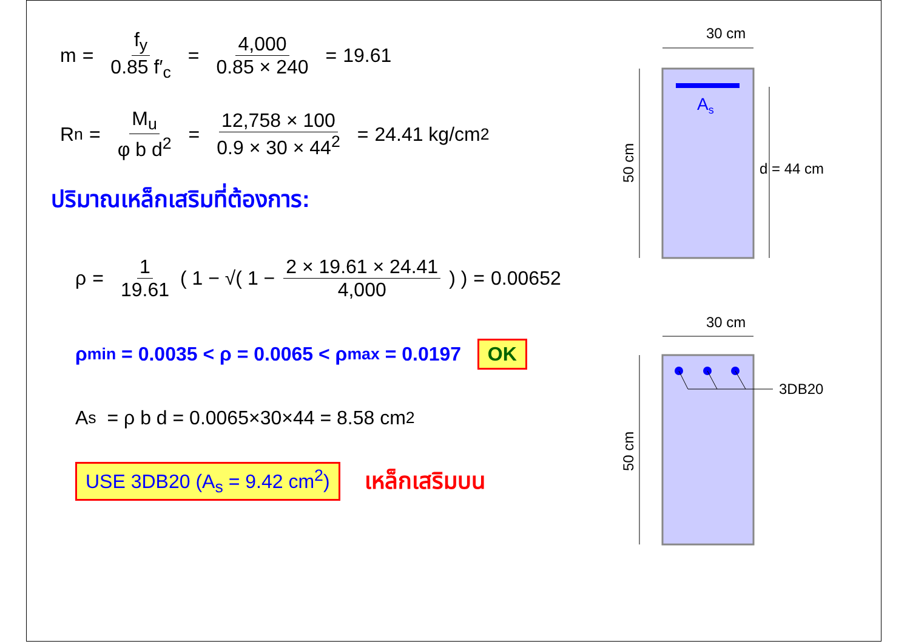m = f<sub>y</sub> 0.85 f′<sub>c</sub> = 4,000 0.85 × 240 = 19.61
R<sub>n</sub> = M<sub>u</sub> φ b d<sup>2</sup> = 12,758 × 100 0.9 × 30 × 44<sup>2</sup> = 24.41 kg/cm<sup>2</sup>
ปริมาณเหล็กเสริมที่ต้องการ:
ρ = 1 19.61 ( 1 − √( 1 − 2 × 19.61 × 24.41 4,000) ) = 0.00652
ρ<sub>min</sub> = 0.0035 < ρ = 0.0065 < ρ<sub>max</sub> = 0.0197 OK
A<sub>s</sub> = ρ b d = 0.0065×30×44 = 8.58 cm<sup>2</sup>
USE 3DB20 (A<sub>s</sub> = 9.42 cm<sup>2</sup>) เหล็กเสริมบน
30 cm
As
50 cm
d = 44 cm
30 cm
3DB20
50 cm